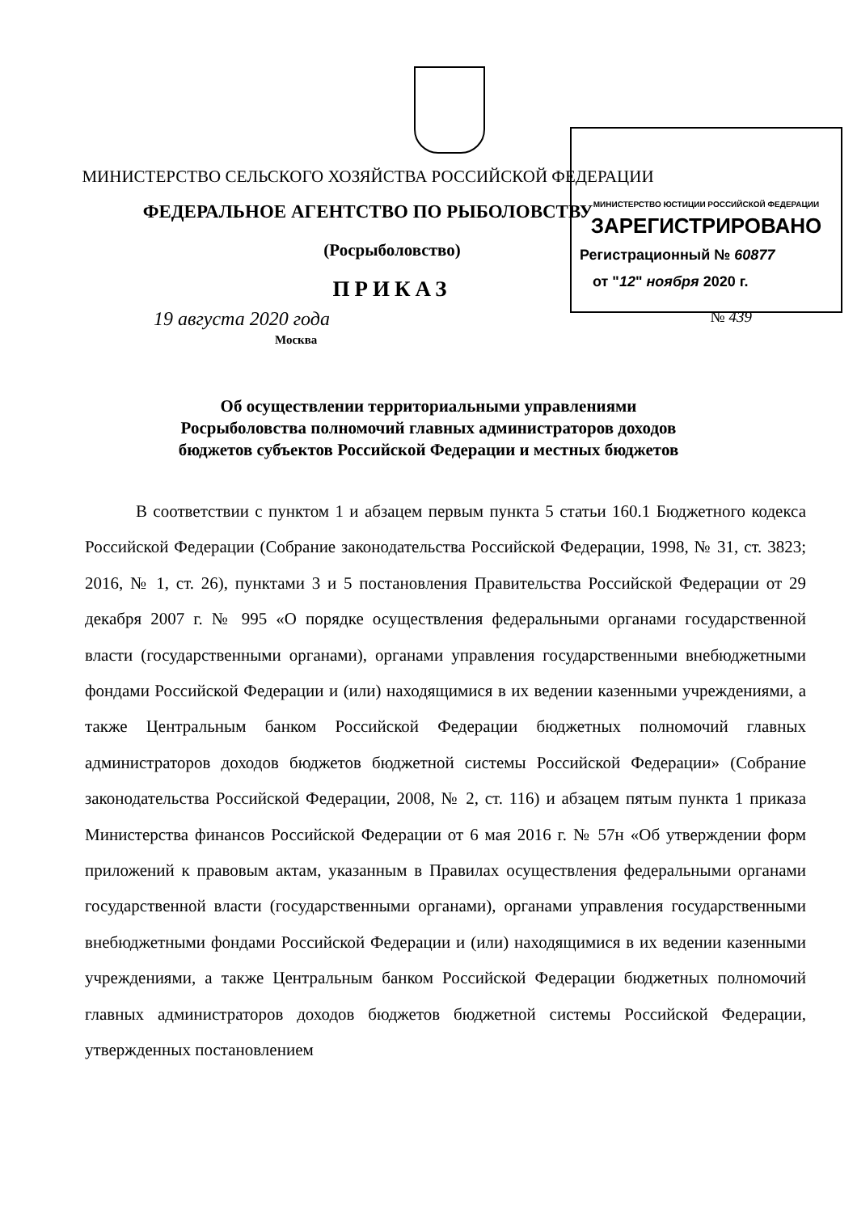МИНИСТЕРСТВО ЮСТИЦИИ РОССИЙСКОЙ ФЕДЕРАЦИИ
ЗАРЕГИСТРИРОВАНО
Регистрационный № 60877
от "12" ноября 2020 г.
МИНИСТЕРСТВО СЕЛЬСКОГО ХОЗЯЙСТВА РОССИЙСКОЙ ФЕДЕРАЦИИ
ФЕДЕРАЛЬНОЕ АГЕНТСТВО ПО РЫБОЛОВСТВУ
(Росрыболовство)
ПРИКАЗ
19 августа 2020 года № 439
Москва
Об осуществлении территориальными управлениями
Росрыболовства полномочий главных администраторов доходов
бюджетов субъектов Российской Федерации и местных бюджетов
В соответствии с пунктом 1 и абзацем первым пункта 5 статьи 160.1 Бюджетного кодекса Российской Федерации (Собрание законодательства Российской Федерации, 1998, № 31, ст. 3823; 2016, № 1, ст. 26), пунктами 3 и 5 постановления Правительства Российской Федерации от 29 декабря 2007 г. № 995 «О порядке осуществления федеральными органами государственной власти (государственными органами), органами управления государственными внебюджетными фондами Российской Федерации и (или) находящимися в их ведении казенными учреждениями, а также Центральным банком Российской Федерации бюджетных полномочий главных администраторов доходов бюджетов бюджетной системы Российской Федерации» (Собрание законодательства Российской Федерации, 2008, № 2, ст. 116) и абзацем пятым пункта 1 приказа Министерства финансов Российской Федерации от 6 мая 2016 г. № 57н «Об утверждении форм приложений к правовым актам, указанным в Правилах осуществления федеральными органами государственной власти (государственными органами), органами управления государственными внебюджетными фондами Российской Федерации и (или) находящимися в их ведении казенными учреждениями, а также Центральным банком Российской Федерации бюджетных полномочий главных администраторов доходов бюджетов бюджетной системы Российской Федерации, утвержденных постановлением